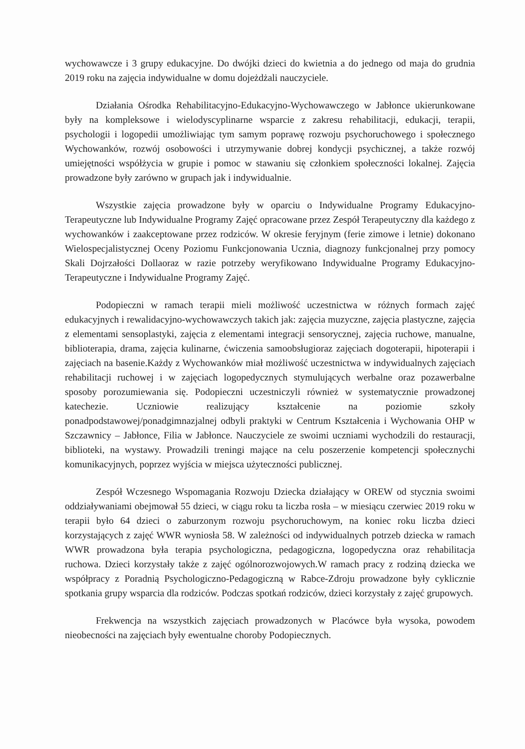wychowawcze i 3 grupy edukacyjne. Do dwójki dzieci do kwietnia a do jednego od maja do grudnia 2019 roku na zajęcia indywidualne w domu dojeżdżali nauczyciele.
Działania Ośrodka Rehabilitacyjno-Edukacyjno-Wychowawczego w Jabłonce ukierunkowane były na kompleksowe i wielodyscyplinarne wsparcie z zakresu rehabilitacji, edukacji, terapii, psychologii i logopedii umożliwiając tym samym poprawę rozwoju psychoruchowego i społecznego Wychowanków, rozwój osobowości i utrzymywanie dobrej kondycji psychicznej, a także rozwój umiejętności współżycia w grupie i pomoc w stawaniu się członkiem społeczności lokalnej. Zajęcia prowadzone były zarówno w grupach jak i indywidualnie.
Wszystkie zajęcia prowadzone były w oparciu o Indywidualne Programy Edukacyjno-Terapeutyczne lub Indywidualne Programy Zajęć opracowane przez Zespół Terapeutyczny dla każdego z wychowanków i zaakceptowane przez rodziców. W okresie feryjnym (ferie zimowe i letnie) dokonano Wielospecjalistycznej Oceny Poziomu Funkcjonowania Ucznia, diagnozy funkcjonalnej przy pomocy Skali Dojrzałości Dollaoraz w razie potrzeby weryfikowano Indywidualne Programy Edukacyjno-Terapeutyczne i Indywidualne Programy Zajęć.
Podopieczni w ramach terapii mieli możliwość uczestnictwa w różnych formach zajęć edukacyjnych i rewalidacyjno-wychowawczych takich jak: zajęcia muzyczne, zajęcia plastyczne, zajęcia z elementami sensoplastyki, zajęcia z elementami integracji sensorycznej, zajęcia ruchowe, manualne, biblioterapia, drama, zajęcia kulinarne, ćwiczenia samoobsługioraz zajęciach dogoterapii, hipoterapii i zajęciach na basenie.Każdy z Wychowanków miał możliwość uczestnictwa w indywidualnych zajęciach rehabilitacji ruchowej i w zajęciach logopedycznych stymulujących werbalne oraz pozawerbalne sposoby porozumiewania się. Podopieczni uczestniczyli również w systematycznie prowadzonej katechezie. Uczniowie realizujący kształcenie na poziomie szkoły ponadpodstawowej/ponadgimnazjalnej odbyli praktyki w Centrum Kształcenia i Wychowania OHP w Szczawnicy – Jabłonce, Filia w Jabłonce. Nauczyciele ze swoimi uczniami wychodzili do restauracji, biblioteki, na wystawy. Prowadzili treningi mające na celu poszerzenie kompetencji społecznychi komunikacyjnych, poprzez wyjścia w miejsca użyteczności publicznej.
Zespół Wczesnego Wspomagania Rozwoju Dziecka działający w OREW od stycznia swoimi oddziaływaniami obejmował 55 dzieci, w ciągu roku ta liczba rosła – w miesiącu czerwiec 2019 roku w terapii było 64 dzieci o zaburzonym rozwoju psychoruchowym, na koniec roku liczba dzieci korzystających z zajęć WWR wyniosła 58. W zależności od indywidualnych potrzeb dziecka w ramach WWR prowadzona była terapia psychologiczna, pedagogiczna, logopedyczna oraz rehabilitacja ruchowa. Dzieci korzystały także z zajęć ogólnorozwojowych.W ramach pracy z rodziną dziecka we współpracy z Poradnią Psychologiczno-Pedagogiczną w Rabce-Zdroju prowadzone były cyklicznie spotkania grupy wsparcia dla rodziców. Podczas spotkań rodziców, dzieci korzystały z zajęć grupowych.
Frekwencja na wszystkich zajęciach prowadzonych w Placówce była wysoka, powodem nieobecności na zajęciach były ewentualne choroby Podopiecznych.